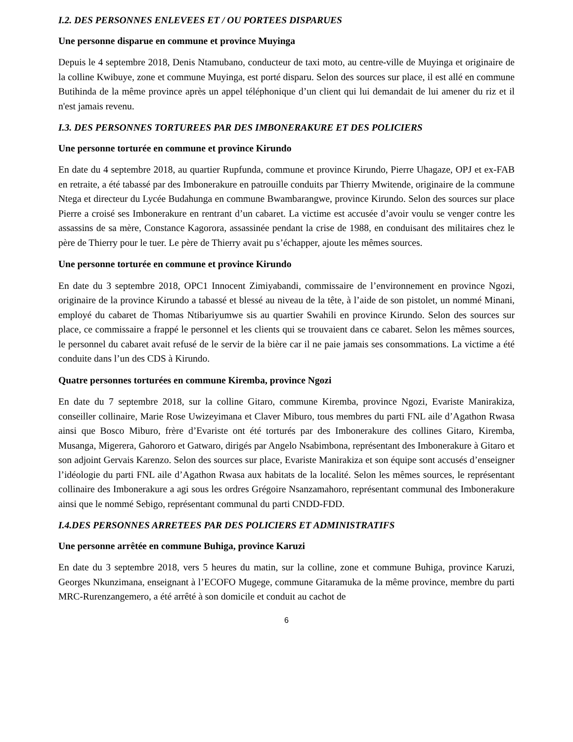I.2. DES PERSONNES ENLEVEES ET / OU PORTEES DISPARUES
Une personne disparue en commune et province Muyinga
Depuis le 4 septembre 2018, Denis Ntamubano, conducteur de taxi moto, au centre-ville de Muyinga et originaire de la colline Kwibuye, zone et commune Muyinga, est porté disparu. Selon des sources sur place, il est allé en commune Butihinda de la même province après un appel téléphonique d’un client qui lui demandait de lui amener du riz et il n'est jamais revenu.
I.3. DES PERSONNES TORTUREES PAR DES IMBONERAKURE ET DES POLICIERS
Une personne torturée en commune et province Kirundo
En date du 4 septembre 2018, au quartier Rupfunda, commune et province Kirundo, Pierre Uhagaze, OPJ et ex-FAB en retraite, a été tabassé par des Imbonerakure en patrouille conduits par Thierry Mwitende, originaire de la commune Ntega et directeur du Lycée Budahunga en commune Bwambarangwe, province Kirundo. Selon des sources sur place Pierre a croisé ses Imbonerakure en rentrant d’un cabaret. La victime est accusée d’avoir voulu se venger contre les assassins de sa mère, Constance Kagorora, assassinée pendant la crise de 1988, en conduisant des militaires chez le père de Thierry pour le tuer. Le père de Thierry avait pu s’échapper, ajoute les mêmes sources.
Une personne torturée en commune et province Kirundo
En date du 3 septembre 2018, OPC1 Innocent Zimiyabandi, commissaire de l’environnement en province Ngozi, originaire de la province Kirundo a tabassé et blessé au niveau de la tête, à l’aide de son pistolet, un nommé Minani, employé du cabaret de Thomas Ntibariyumwe sis au quartier Swahili en province Kirundo. Selon des sources sur place, ce commissaire a frappé le personnel et les clients qui se trouvaient dans ce cabaret. Selon les mêmes sources, le personnel du cabaret avait refusé de le servir de la bière car il ne paie jamais ses consommations. La victime a été conduite dans l’un des CDS à Kirundo.
Quatre personnes torturées en commune Kiremba, province Ngozi
En date du 7 septembre 2018, sur la colline Gitaro, commune Kiremba, province Ngozi, Evariste Manirakiza, conseiller collinaire, Marie Rose Uwizeyimana et Claver Miburo, tous membres du parti FNL aile d’Agathon Rwasa ainsi que Bosco Miburo, frère d’Evariste ont été torturés par des Imbonerakure des collines Gitaro, Kiremba, Musanga, Migerera, Gahororo et Gatwaro, dirigés par Angelo Nsabimbona, représentant des Imbonerakure à Gitaro et son adjoint Gervais Karenzo. Selon des sources sur place, Evariste Manirakiza et son équipe sont accusés d’enseigner l’idéologie du parti FNL aile d’Agathon Rwasa aux habitats de la localité. Selon les mêmes sources, le représentant collinaire des Imbonerakure a agi sous les ordres Grégoire Nsanzamahoro, représentant communal des Imbonerakure ainsi que le nommé Sebigo, représentant communal du parti CNDD-FDD.
I.4.DES PERSONNES ARRETEES PAR DES POLICIERS ET ADMINISTRATIFS
Une personne arrêtée en commune Buhiga, province Karuzi
En date du 3 septembre 2018, vers 5 heures du matin, sur la colline, zone et commune Buhiga, province Karuzi, Georges Nkunzimana, enseignant à l’ECOFO Mugege, commune Gitaramuka de la même province, membre du parti MRC-Rurenzangemero, a été arrêté à son domicile et conduit au cachot de
6